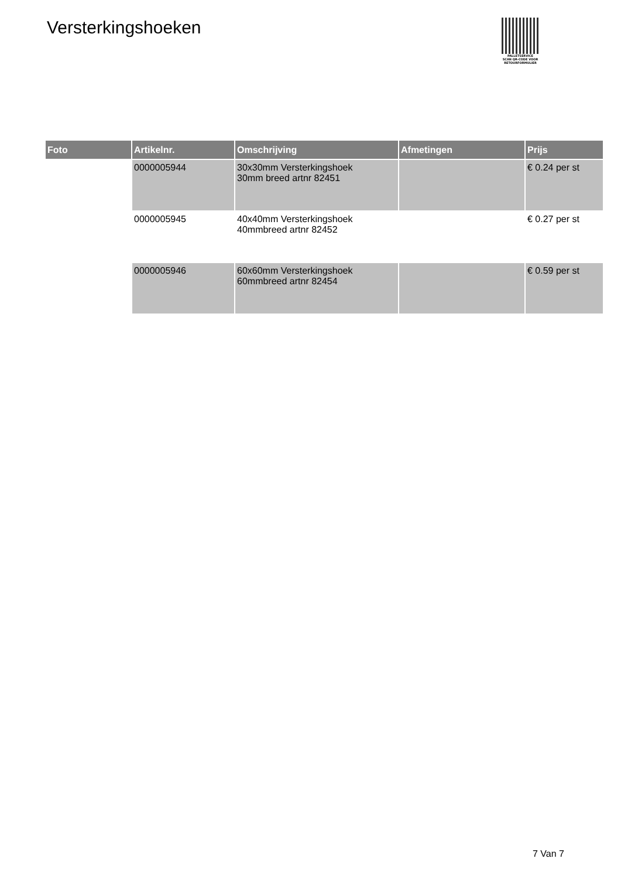Versterkingshoeken
PALLETSERVICE
SCAN QR-CODE VOOR
RETOURFORMULIER
| Foto | Artikelnr. | Omschrijving | Afmetingen | Prijs |
| --- | --- | --- | --- | --- |
| | 0000005944 | 30x30mm Versterkingshoek 30mm breed artnr 82451 | | € 0.24 per st |
| | 0000005945 | 40x40mm Versterkingshoek 40mmbreed artnr 82452 | | € 0.27 per st |
| | 0000005946 | 60x60mm Versterkingshoek 60mmbreed artnr 82454 | | € 0.59 per st |
7 Van 7